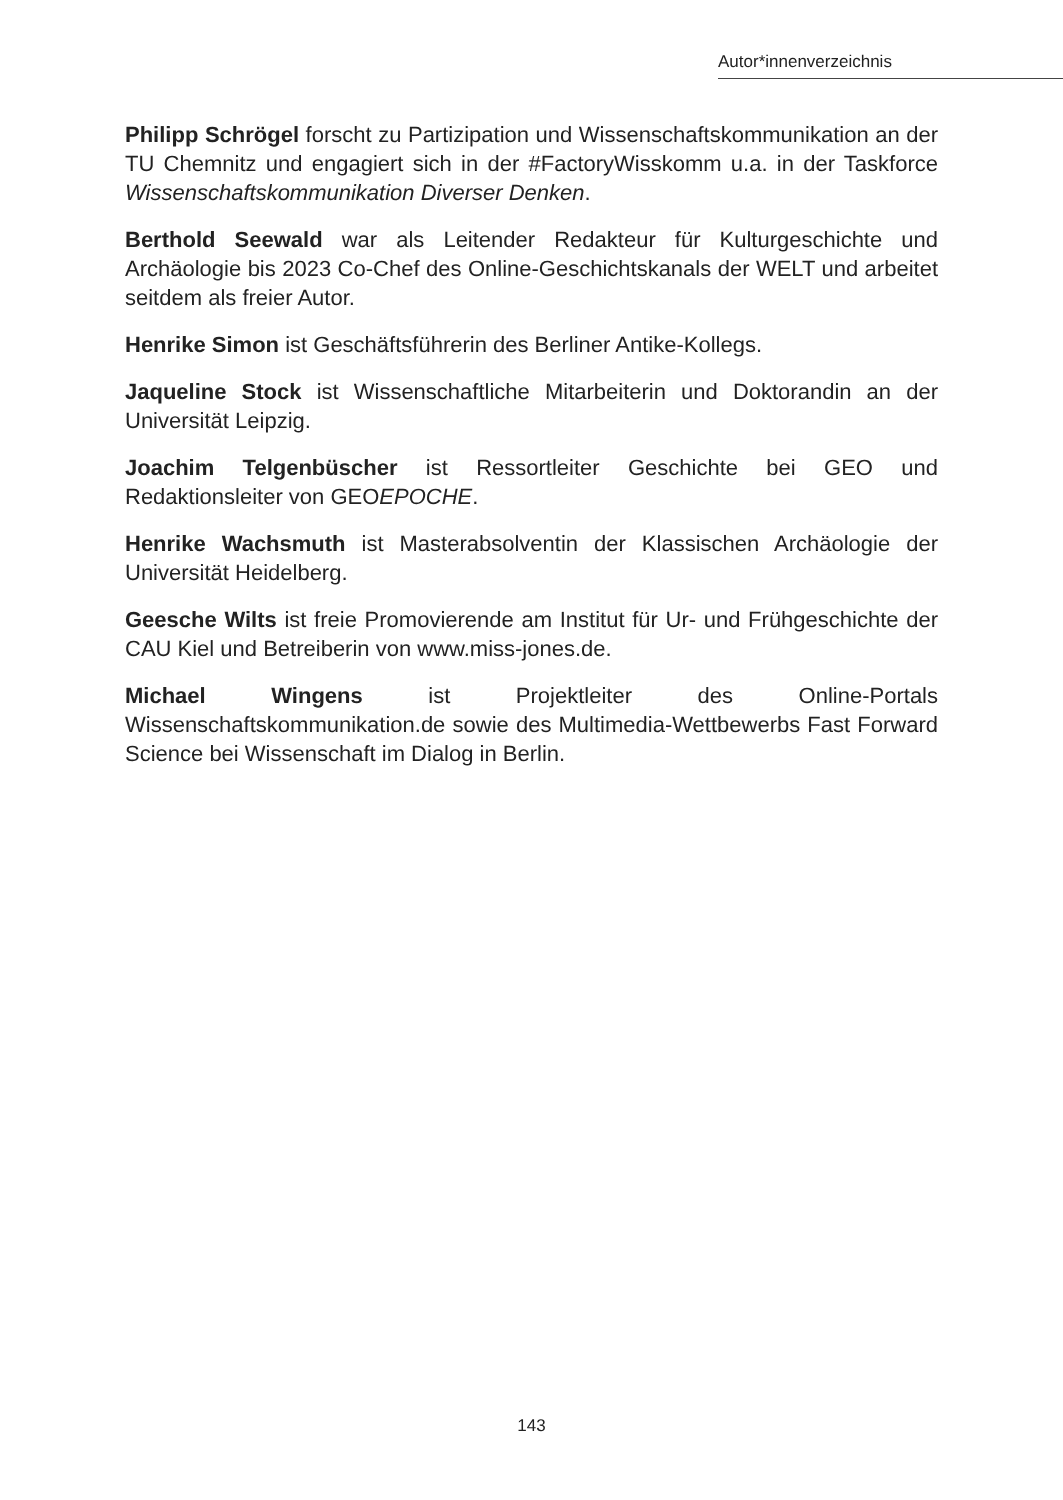Autor*innenverzeichnis
Philipp Schrögel forscht zu Partizipation und Wissenschaftskommunikation an der TU Chemnitz und engagiert sich in der #FactoryWisskomm u.a. in der Taskforce Wissenschaftskommunikation Diverser Denken.
Berthold Seewald war als Leitender Redakteur für Kulturgeschichte und Archäologie bis 2023 Co-Chef des Online-Geschichtskanals der WELT und arbeitet seitdem als freier Autor.
Henrike Simon ist Geschäftsführerin des Berliner Antike-Kollegs.
Jaqueline Stock ist Wissenschaftliche Mitarbeiterin und Doktorandin an der Universität Leipzig.
Joachim Telgenbüscher ist Ressortleiter Geschichte bei GEO und Redaktionsleiter von GEOEPOCHE.
Henrike Wachsmuth ist Masterabsolventin der Klassischen Archäologie der Universität Heidelberg.
Geesche Wilts ist freie Promovierende am Institut für Ur- und Frühgeschichte der CAU Kiel und Betreiberin von www.miss-jones.de.
Michael Wingens ist Projektleiter des Online-Portals Wissenschaftskommunikation.de sowie des Multimedia-Wettbewerbs Fast Forward Science bei Wissenschaft im Dialog in Berlin.
143